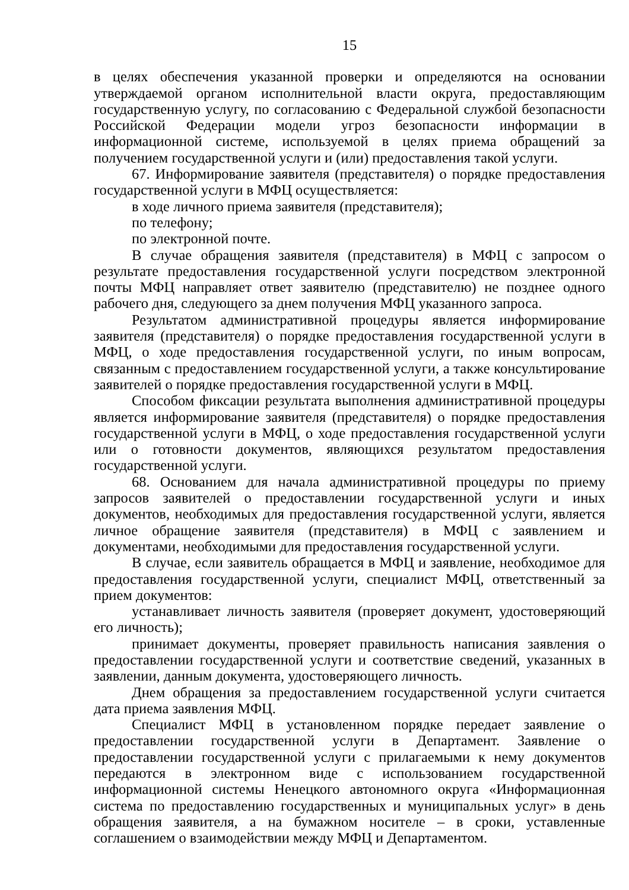15
в целях обеспечения указанной проверки и определяются на основании утверждаемой органом исполнительной власти округа, предоставляющим государственную услугу, по согласованию с Федеральной службой безопасности Российской Федерации модели угроз безопасности информации в информационной системе, используемой в целях приема обращений за получением государственной услуги и (или) предоставления такой услуги.
67. Информирование заявителя (представителя) о порядке предоставления государственной услуги в МФЦ осуществляется:
в ходе личного приема заявителя (представителя);
по телефону;
по электронной почте.
В случае обращения заявителя (представителя) в МФЦ с запросом о результате предоставления государственной услуги посредством электронной почты МФЦ направляет ответ заявителю (представителю) не позднее одного рабочего дня, следующего за днем получения МФЦ указанного запроса.
Результатом административной процедуры является информирование заявителя (представителя) о порядке предоставления государственной услуги в МФЦ, о ходе предоставления государственной услуги, по иным вопросам, связанным с предоставлением государственной услуги, а также консультирование заявителей о порядке предоставления государственной услуги в МФЦ.
Способом фиксации результата выполнения административной процедуры является информирование заявителя (представителя) о порядке предоставления государственной услуги в МФЦ, о ходе предоставления государственной услуги или о готовности документов, являющихся результатом предоставления государственной услуги.
68. Основанием для начала административной процедуры по приему запросов заявителей о предоставлении государственной услуги и иных документов, необходимых для предоставления государственной услуги, является личное обращение заявителя (представителя) в МФЦ с заявлением и документами, необходимыми для предоставления государственной услуги.
В случае, если заявитель обращается в МФЦ и заявление, необходимое для предоставления государственной услуги, специалист МФЦ, ответственный за прием документов:
устанавливает личность заявителя (проверяет документ, удостоверяющий его личность);
принимает документы, проверяет правильность написания заявления о предоставлении государственной услуги и соответствие сведений, указанных в заявлении, данным документа, удостоверяющего личность.
Днем обращения за предоставлением государственной услуги считается дата приема заявления МФЦ.
Специалист МФЦ в установленном порядке передает заявление о предоставлении государственной услуги в Департамент. Заявление о предоставлении государственной услуги с прилагаемыми к нему документов передаются в электронном виде с использованием государственной информационной системы Ненецкого автономного округа «Информационная система по предоставлению государственных и муниципальных услуг» в день обращения заявителя, а на бумажном носителе – в сроки, уставленные соглашением о взаимодействии между МФЦ и Департаментом.